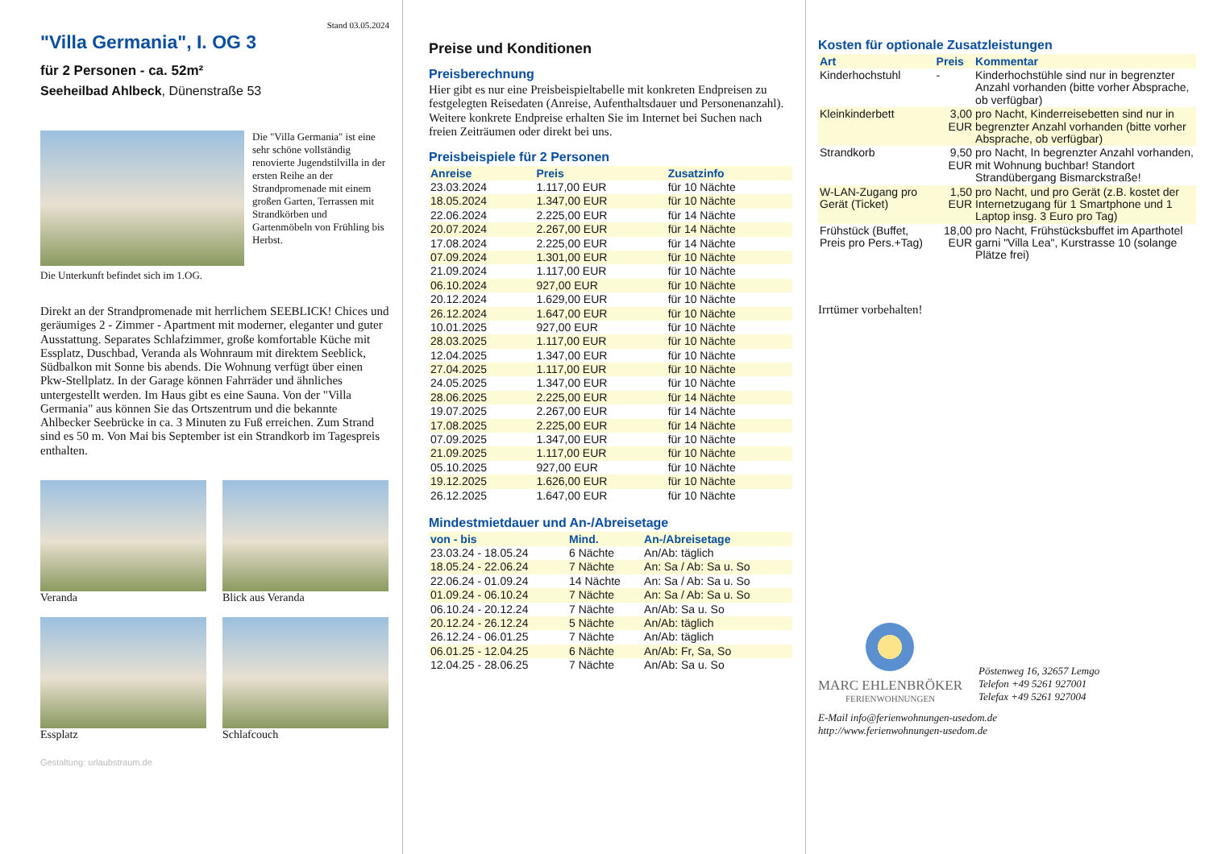Stand 03.05.2024
"Villa Germania", I. OG 3
für 2 Personen - ca. 52m²
Seeheilbad Ahlbeck, Dünenstraße 53
Die "Villa Germania" ist eine sehr schöne vollständig renovierte Jugendstilvilla in der ersten Reihe an der Strandpromenade mit einem großen Garten, Terrassen mit Strandkörben und Gartenmöbeln von Frühling bis Herbst.
Die Unterkunft befindet sich im 1.OG.
Direkt an der Strandpromenade mit herrlichem SEEBLICK! Chices und geräumiges 2 - Zimmer - Apartment mit moderner, eleganter und guter Ausstattung. Separates Schlafzimmer, große komfortable Küche mit Essplatz, Duschbad, Veranda als Wohnraum mit direktem Seeblick, Südbalkon mit Sonne bis abends. Die Wohnung verfügt über einen Pkw-Stellplatz. In der Garage können Fahrräder und ähnliches untergestellt werden. Im Haus gibt es eine Sauna. Von der "Villa Germania" aus können Sie das Ortszentrum und die bekannte Ahlbecker Seebrücke in ca. 3 Minuten zu Fuß erreichen. Zum Strand sind es 50 m. Von Mai bis September ist ein Strandkorb im Tagespreis enthalten.
Veranda Blick aus Veranda
Essplatz Schlafcouch
Gestaltung: urlaubstraum.de
Preise und Konditionen
Preisberechnung
Hier gibt es nur eine Preisbeispieltabelle mit konkreten Endpreisen zu festgelegten Reisedaten (Anreise, Aufenthaltsdauer und Personenanzahl). Weitere konkrete Endpreise erhalten Sie im Internet bei Suchen nach freien Zeiträumen oder direkt bei uns.
Preisbeispiele für 2 Personen
| Anreise | Preis | Zusatzinfo |
| --- | --- | --- |
| 23.03.2024 | 1.117,00 EUR | für 10 Nächte |
| 18.05.2024 | 1.347,00 EUR | für 10 Nächte |
| 22.06.2024 | 2.225,00 EUR | für 14 Nächte |
| 20.07.2024 | 2.267,00 EUR | für 14 Nächte |
| 17.08.2024 | 2.225,00 EUR | für 14 Nächte |
| 07.09.2024 | 1.301,00 EUR | für 10 Nächte |
| 21.09.2024 | 1.117,00 EUR | für 10 Nächte |
| 06.10.2024 | 927,00 EUR | für 10 Nächte |
| 20.12.2024 | 1.629,00 EUR | für 10 Nächte |
| 26.12.2024 | 1.647,00 EUR | für 10 Nächte |
| 10.01.2025 | 927,00 EUR | für 10 Nächte |
| 28.03.2025 | 1.117,00 EUR | für 10 Nächte |
| 12.04.2025 | 1.347,00 EUR | für 10 Nächte |
| 27.04.2025 | 1.117,00 EUR | für 10 Nächte |
| 24.05.2025 | 1.347,00 EUR | für 10 Nächte |
| 28.06.2025 | 2.225,00 EUR | für 14 Nächte |
| 19.07.2025 | 2.267,00 EUR | für 14 Nächte |
| 17.08.2025 | 2.225,00 EUR | für 14 Nächte |
| 07.09.2025 | 1.347,00 EUR | für 10 Nächte |
| 21.09.2025 | 1.117,00 EUR | für 10 Nächte |
| 05.10.2025 | 927,00 EUR | für 10 Nächte |
| 19.12.2025 | 1.626,00 EUR | für 10 Nächte |
| 26.12.2025 | 1.647,00 EUR | für 10 Nächte |
Mindestmietdauer und An-/Abreisetage
| von - bis | Mind. | An-/Abreisetage |
| --- | --- | --- |
| 23.03.24 - 18.05.24 | 6 Nächte | An/Ab: täglich |
| 18.05.24 - 22.06.24 | 7 Nächte | An: Sa / Ab: Sa u. So |
| 22.06.24 - 01.09.24 | 14 Nächte | An: Sa / Ab: Sa u. So |
| 01.09.24 - 06.10.24 | 7 Nächte | An: Sa / Ab: Sa u. So |
| 06.10.24 - 20.12.24 | 7 Nächte | An/Ab: Sa u. So |
| 20.12.24 - 26.12.24 | 5 Nächte | An/Ab: täglich |
| 26.12.24 - 06.01.25 | 7 Nächte | An/Ab: täglich |
| 06.01.25 - 12.04.25 | 6 Nächte | An/Ab: Fr, Sa, So |
| 12.04.25 - 28.06.25 | 7 Nächte | An/Ab: Sa u. So |
Kosten für optionale Zusatzleistungen
| Art | Preis | Kommentar |
| --- | --- | --- |
| Kinderhochstuhl | - | Kinderhochstühle sind nur in begrenzter Anzahl vorhanden (bitte vorher Absprache, ob verfügbar) |
| Kleinkinderbett | 3,00 EUR | pro Nacht, Kinderreisebetten sind nur in begrenzter Anzahl vorhanden (bitte vorher Absprache, ob verfügbar) |
| Strandkorb | 9,50 EUR | pro Nacht, In begrenzter Anzahl vorhanden, mit Wohnung buchbar! Standort Strandübergang Bismarckstraße! |
| W-LAN-Zugang pro Gerät (Ticket) | 1,50 EUR | pro Nacht, und pro Gerät (z.B. kostet der Internetzugang für 1 Smartphone und 1 Laptop insg. 3 Euro pro Tag) |
| Frühstück (Buffet, Preis pro Pers.+Tag) | 18,00 EUR | pro Nacht, Frühstücksbuffet im Aparthotel garni "Villa Lea", Kurstrasse 10 (solange Plätze frei) |
Irrtümer vorbehalten!
MARC EHLENBRÖKER
FERIENWOHNUNGEN
Pöstenweg 16, 32657 Lemgo
Telefon +49 5261 927001
Telefax +49 5261 927004
E-Mail info@ferienwohnungen-usedom.de
http://www.ferienwohnungen-usedom.de